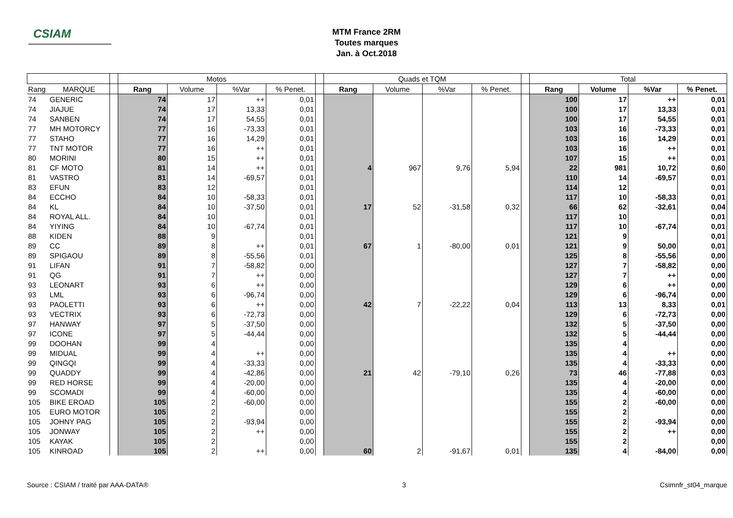CSIAM
MTM France 2RM
Toutes marques
Jan. à Oct.2018
| | | | Motos | | | | | Quads et TQM | | | | | Total | | | |
| --- | --- | --- | --- | --- | --- | --- | --- | --- | --- | --- | --- | --- | --- | --- | --- | --- |
| Rang | MARQUE | | Rang | Volume | %Var | % Penet. | | Rang | Volume | %Var | % Penet. | | Rang | Volume | %Var | % Penet. |
| 74 | GENERIC | | 74 | 17 | ++ | 0,01 | | | | | | | 100 | 17 | ++ | 0,01 |
| 74 | JIAJUE | | 74 | 17 | 13,33 | 0,01 | | | | | | | 100 | 17 | 13,33 | 0,01 |
| 74 | SANBEN | | 74 | 17 | 54,55 | 0,01 | | | | | | | 100 | 17 | 54,55 | 0,01 |
| 77 | MH MOTORCY | | 77 | 16 | -73,33 | 0,01 | | | | | | | 103 | 16 | -73,33 | 0,01 |
| 77 | STAHO | | 77 | 16 | 14,29 | 0,01 | | | | | | | 103 | 16 | 14,29 | 0,01 |
| 77 | TNT MOTOR | | 77 | 16 | ++ | 0,01 | | | | | | | 103 | 16 | ++ | 0,01 |
| 80 | MORINI | | 80 | 15 | ++ | 0,01 | | | | | | | 107 | 15 | ++ | 0,01 |
| 81 | CF MOTO | | 81 | 14 | ++ | 0,01 | | 4 | 967 | 9,76 | 5,94 | | 22 | 981 | 10,72 | 0,60 |
| 81 | VASTRO | | 81 | 14 | -69,57 | 0,01 | | | | | | | 110 | 14 | -69,57 | 0,01 |
| 83 | EFUN | | 83 | 12 | | 0,01 | | | | | | | 114 | 12 | | 0,01 |
| 84 | ECCHO | | 84 | 10 | -58,33 | 0,01 | | | | | | | 117 | 10 | -58,33 | 0,01 |
| 84 | KL | | 84 | 10 | -37,50 | 0,01 | | 17 | 52 | -31,58 | 0,32 | | 66 | 62 | -32,61 | 0,04 |
| 84 | ROYAL ALL. | | 84 | 10 | | 0,01 | | | | | | | 117 | 10 | | 0,01 |
| 84 | YIYING | | 84 | 10 | -67,74 | 0,01 | | | | | | | 117 | 10 | -67,74 | 0,01 |
| 88 | KIDEN | | 88 | 9 | | 0,01 | | | | | | | 121 | 9 | | 0,01 |
| 89 | CC | | 89 | 8 | ++ | 0,01 | | 67 | 1 | -80,00 | 0,01 | | 121 | 9 | 50,00 | 0,01 |
| 89 | SPIGAOU | | 89 | 8 | -55,56 | 0,01 | | | | | | | 125 | 8 | -55,56 | 0,00 |
| 91 | LIFAN | | 91 | 7 | -58,82 | 0,00 | | | | | | | 127 | 7 | -58,82 | 0,00 |
| 91 | QG | | 91 | 7 | ++ | 0,00 | | | | | | | 127 | 7 | ++ | 0,00 |
| 93 | LEONART | | 93 | 6 | ++ | 0,00 | | | | | | | 129 | 6 | ++ | 0,00 |
| 93 | LML | | 93 | 6 | -96,74 | 0,00 | | | | | | | 129 | 6 | -96,74 | 0,00 |
| 93 | PAOLETTI | | 93 | 6 | ++ | 0,00 | | 42 | 7 | -22,22 | 0,04 | | 113 | 13 | 8,33 | 0,01 |
| 93 | VECTRIX | | 93 | 6 | -72,73 | 0,00 | | | | | | | 129 | 6 | -72,73 | 0,00 |
| 97 | HANWAY | | 97 | 5 | -37,50 | 0,00 | | | | | | | 132 | 5 | -37,50 | 0,00 |
| 97 | ICONE | | 97 | 5 | -44,44 | 0,00 | | | | | | | 132 | 5 | -44,44 | 0,00 |
| 99 | DOOHAN | | 99 | 4 | | 0,00 | | | | | | | 135 | 4 | | 0,00 |
| 99 | MIDUAL | | 99 | 4 | ++ | 0,00 | | | | | | | 135 | 4 | ++ | 0,00 |
| 99 | QINGQI | | 99 | 4 | -33,33 | 0,00 | | | | | | | 135 | 4 | -33,33 | 0,00 |
| 99 | QUADDY | | 99 | 4 | -42,86 | 0,00 | | 21 | 42 | -79,10 | 0,26 | | 73 | 46 | -77,88 | 0,03 |
| 99 | RED HORSE | | 99 | 4 | -20,00 | 0,00 | | | | | | | 135 | 4 | -20,00 | 0,00 |
| 99 | SCOMADI | | 99 | 4 | -60,00 | 0,00 | | | | | | | 135 | 4 | -60,00 | 0,00 |
| 105 | BIKE EROAD | | 105 | 2 | -60,00 | 0,00 | | | | | | | 155 | 2 | -60,00 | 0,00 |
| 105 | EURO MOTOR | | 105 | 2 | | 0,00 | | | | | | | 155 | 2 | | 0,00 |
| 105 | JOHNY PAG | | 105 | 2 | -93,94 | 0,00 | | | | | | | 155 | 2 | -93,94 | 0,00 |
| 105 | JONWAY | | 105 | 2 | ++ | 0,00 | | | | | | | 155 | 2 | ++ | 0,00 |
| 105 | KAYAK | | 105 | 2 | | 0,00 | | | | | | | 155 | 2 | | 0,00 |
| 105 | KINROAD | | 105 | 2 | ++ | 0,00 | | 60 | 2 | -91,67 | 0,01 | | 135 | 4 | -84,00 | 0,00 |
Source : CSIAM / traité par AAA-DATA® 3 Csimnfr_st04_marque